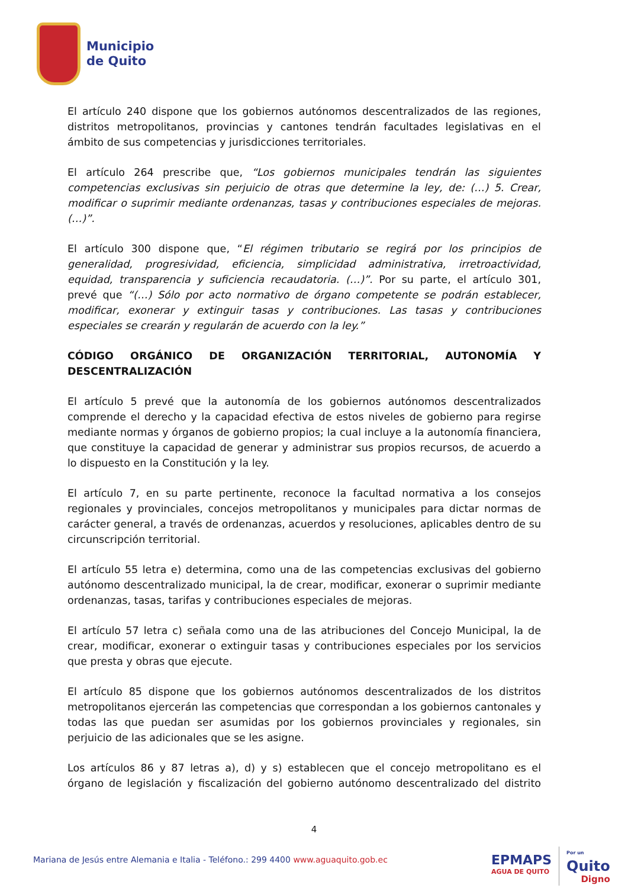Municipio
de Quito
El artículo 240 dispone que los gobiernos autónomos descentralizados de las regiones, distritos metropolitanos, provincias y cantones tendrán facultades legislativas en el ámbito de sus competencias y jurisdicciones territoriales.
El artículo 264 prescribe que, “Los gobiernos municipales tendrán las siguientes competencias exclusivas sin perjuicio de otras que determine la ley, de: (…) 5. Crear, modificar o suprimir mediante ordenanzas, tasas y contribuciones especiales de mejoras. (…)”.
El artículo 300 dispone que, “El régimen tributario se regirá por los principios de generalidad, progresividad, eficiencia, simplicidad administrativa, irretroactividad, equidad, transparencia y suficiencia recaudatoria. (…)”. Por su parte, el artículo 301, prevé que “(…) Sólo por acto normativo de órgano competente se podrán establecer, modificar, exonerar y extinguir tasas y contribuciones. Las tasas y contribuciones especiales se crearán y regularán de acuerdo con la ley.”
CÓDIGO ORGÁNICO DE ORGANIZACIÓN TERRITORIAL, AUTONOMÍA Y DESCENTRALIZACIÓN
El artículo 5 prevé que la autonomía de los gobiernos autónomos descentralizados comprende el derecho y la capacidad efectiva de estos niveles de gobierno para regirse mediante normas y órganos de gobierno propios; la cual incluye a la autonomía financiera, que constituye la capacidad de generar y administrar sus propios recursos, de acuerdo a lo dispuesto en la Constitución y la ley.
El artículo 7, en su parte pertinente, reconoce la facultad normativa a los consejos regionales y provinciales, concejos metropolitanos y municipales para dictar normas de carácter general, a través de ordenanzas, acuerdos y resoluciones, aplicables dentro de su circunscripción territorial.
El artículo 55 letra e) determina, como una de las competencias exclusivas del gobierno autónomo descentralizado municipal, la de crear, modificar, exonerar o suprimir mediante ordenanzas, tasas, tarifas y contribuciones especiales de mejoras.
El artículo 57 letra c) señala como una de las atribuciones del Concejo Municipal, la de crear, modificar, exonerar o extinguir tasas y contribuciones especiales por los servicios que presta y obras que ejecute.
El artículo 85 dispone que los gobiernos autónomos descentralizados de los distritos metropolitanos ejercerán las competencias que correspondan a los gobiernos cantonales y todas las que puedan ser asumidas por los gobiernos provinciales y regionales, sin perjuicio de las adicionales que se les asigne.
Los artículos 86 y 87 letras a), d) y s) establecen que el concejo metropolitano es el órgano de legislación y fiscalización del gobierno autónomo descentralizado del distrito
4
Mariana de Jesús entre Alemania e Italia - Teléfono.: 299 4400 www.aguaquito.gob.ec
EPMAPS
AGUA DE QUITO
Por un
Quito
Digno